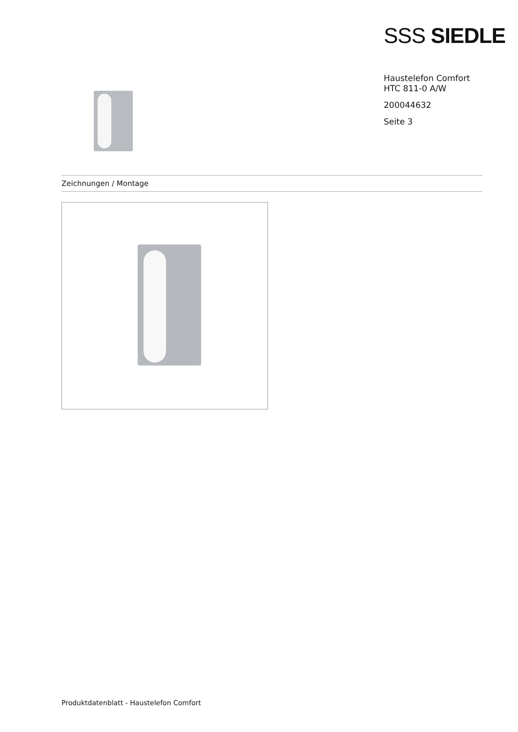SSS SIEDLE
Haustelefon Comfort
HTC 811-0 A/W
200044632
Seite 3
Zeichnungen / Montage
Produktdatenblatt - Haustelefon Comfort